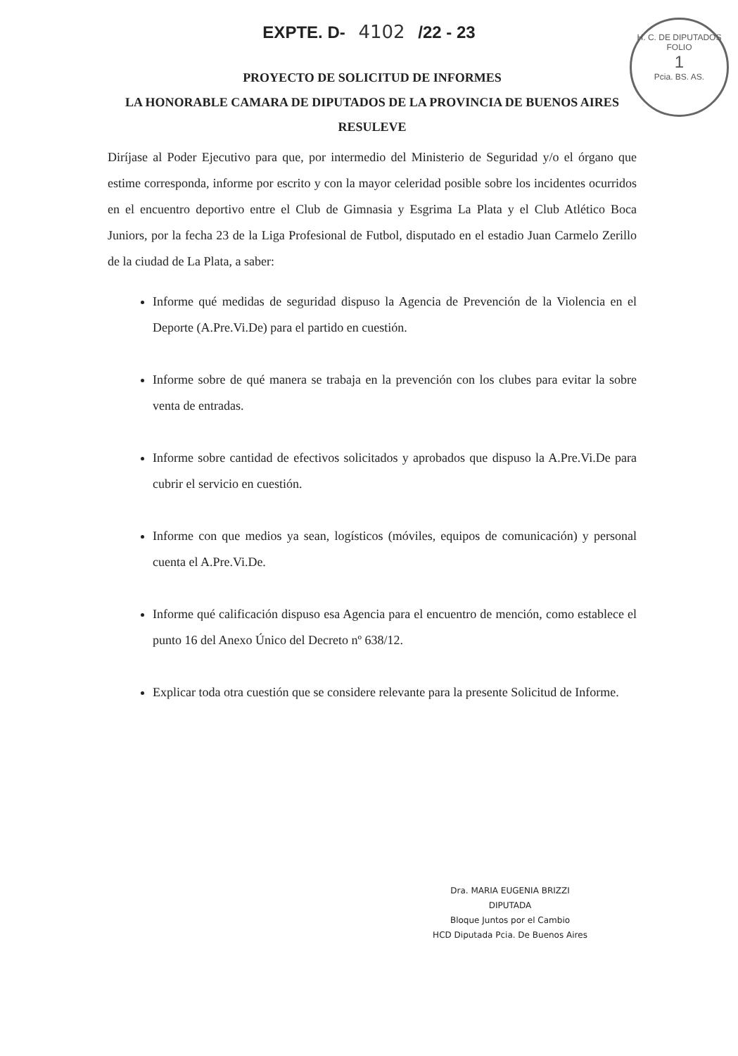EXPTE. D- 4102 /22 - 23
H. C. DE DIPUTADOS
FOLIO
1
Pcia. BS. AS.
PROYECTO DE SOLICITUD DE INFORMES
LA HONORABLE CAMARA DE DIPUTADOS DE LA PROVINCIA DE BUENOS AIRES
RESULEVE
Diríjase al Poder Ejecutivo para que, por intermedio del Ministerio de Seguridad y/o el órgano que estime corresponda, informe por escrito y con la mayor celeridad posible sobre los incidentes ocurridos en el encuentro deportivo entre el Club de Gimnasia y Esgrima La Plata y el Club Atlético Boca Juniors, por la fecha 23 de la Liga Profesional de Futbol, disputado en el estadio Juan Carmelo Zerillo de la ciudad de La Plata, a saber:
Informe qué medidas de seguridad dispuso la Agencia de Prevención de la Violencia en el Deporte (A.Pre.Vi.De) para el partido en cuestión.
Informe sobre de qué manera se trabaja en la prevención con los clubes para evitar la sobre venta de entradas.
Informe sobre cantidad de efectivos solicitados y aprobados que dispuso la A.Pre.Vi.De para cubrir el servicio en cuestión.
Informe con que medios ya sean, logísticos (móviles, equipos de comunicación) y personal cuenta el A.Pre.Vi.De.
Informe qué calificación dispuso esa Agencia para el encuentro de mención, como establece el punto 16 del Anexo Único del Decreto nº 638/12.
Explicar toda otra cuestión que se considere relevante para la presente Solicitud de Informe.
Dra. MARIA EUGENIA BRIZZI
DIPUTADA
Bloque Juntos por el Cambio
HCD Diputada Pcia. De Buenos Aires